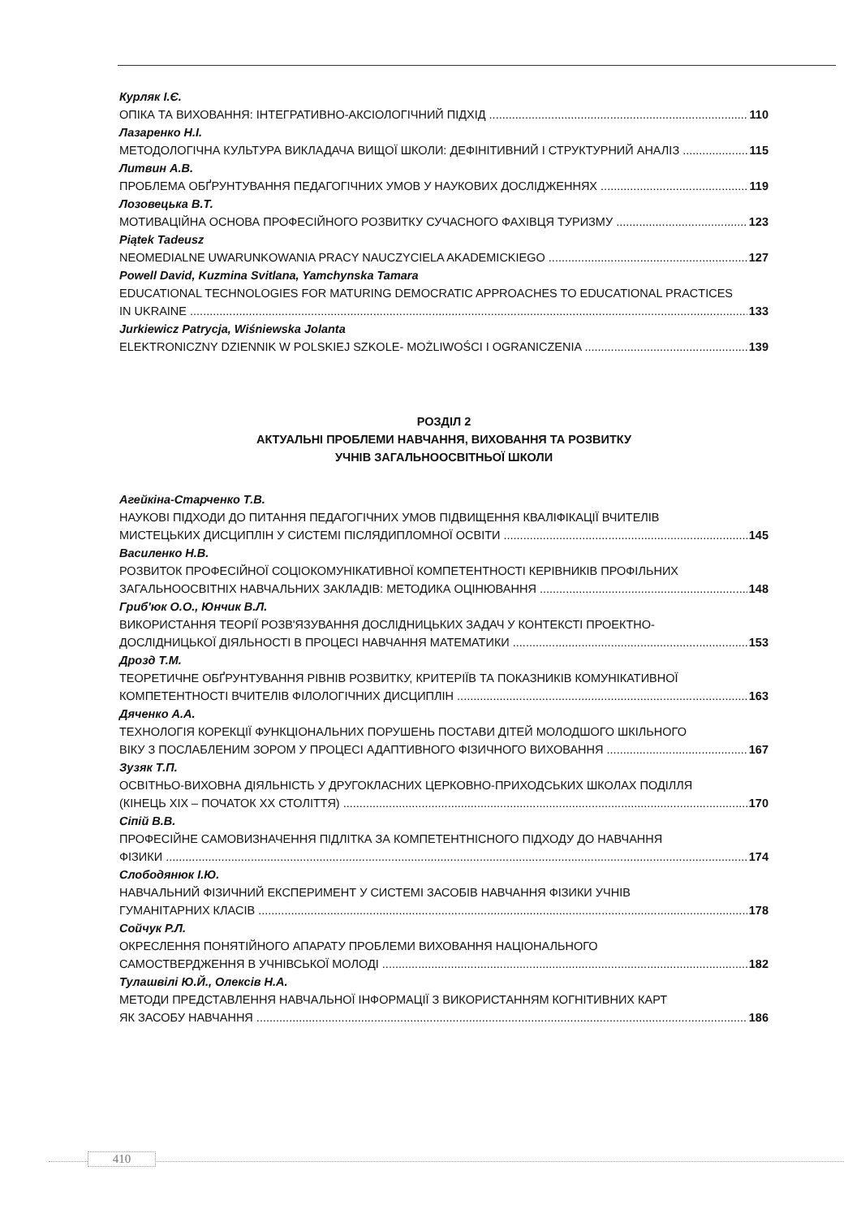Курляк І.Є.
ОПІКА ТА ВИХОВАННЯ: ІНТЕГРАТИВНО-АКСІОЛОГІЧНИЙ ПІДХІД 110
Лазаренко Н.І.
МЕТОДОЛОГІЧНА КУЛЬТУРА ВИКЛАДАЧА ВИЩОЇ ШКОЛИ: ДЕФІНІТИВНИЙ І СТРУКТУРНИЙ АНАЛІЗ 115
Литвин А.В.
ПРОБЛЕМА ОБҐРУНТУВАННЯ ПЕДАГОГІЧНИХ УМОВ У НАУКОВИХ ДОСЛІДЖЕННЯХ 119
Лозовецька В.Т.
МОТИВАЦІЙНА ОСНОВА ПРОФЕСІЙНОГО РОЗВИТКУ СУЧАСНОГО ФАХІВЦЯ ТУРИЗМУ 123
Piątek Tadeusz
NEOMEDIALNE UWARUNKOWANIA PRACY NAUCZYCIELA AKADEMICKIEGO 127
Powell David, Kuzmina Svitlana, Yamchynska Tamara
EDUCATIONAL TECHNOLOGIES FOR MATURING DEMOCRATIC APPROACHES TO EDUCATIONAL PRACTICES
IN UKRAINE 133
Jurkiewicz Patrycja, Wiśniewska Jolanta
ELEKTRONICZNY DZIENNIK W POLSKIEJ SZKOLE- MOŻLIWOŚCI I OGRANICZENIA 139
РОЗДІЛ 2
АКТУАЛЬНІ ПРОБЛЕМИ НАВЧАННЯ, ВИХОВАННЯ ТА РОЗВИТКУ
УЧНІВ ЗАГАЛЬНООСВІТНЬОЇ ШКОЛИ
Агейкіна-Старченко Т.В.
НАУКОВІ ПІДХОДИ ДО ПИТАННЯ ПЕДАГОГІЧНИХ УМОВ ПІДВИЩЕННЯ КВАЛІФІКАЦІЇ ВЧИТЕЛІВ
МИСТЕЦЬКИХ ДИСЦИПЛІН У СИСТЕМІ ПІСЛЯДИПЛОМНОЇ ОСВІТИ 145
Василенко Н.В.
РОЗВИТОК ПРОФЕСІЙНОЇ СОЦІОКОМУНІКАТИВНОЇ КОМПЕТЕНТНОСТІ КЕРІВНИКІВ ПРОФІЛЬНИХ
ЗАГАЛЬНООСВІТНІХ НАВЧАЛЬНИХ ЗАКЛАДІВ: МЕТОДИКА ОЦІНЮВАННЯ 148
Гриб'юк О.О., Юнчик В.Л.
ВИКОРИСТАННЯ ТЕОРІЇ РОЗВ'ЯЗУВАННЯ ДОСЛІДНИЦЬКИХ ЗАДАЧ У КОНТЕКСТІ ПРОЕКТНО-
ДОСЛІДНИЦЬКОЇ ДІЯЛЬНОСТІ В ПРОЦЕСІ НАВЧАННЯ МАТЕМАТИКИ 153
Дрозд Т.М.
ТЕОРЕТИЧНЕ ОБҐРУНТУВАННЯ РІВНІВ РОЗВИТКУ, КРИТЕРІЇВ ТА ПОКАЗНИКІВ КОМУНІКАТИВНОЇ
КОМПЕТЕНТНОСТІ ВЧИТЕЛІВ ФІЛОЛОГІЧНИХ ДИСЦИПЛІН 163
Дяченко А.А.
ТЕХНОЛОГІЯ КОРЕКЦІЇ ФУНКЦІОНАЛЬНИХ ПОРУШЕНЬ ПОСТАВИ ДІТЕЙ МОЛОДШОГО ШКІЛЬНОГО
ВІКУ З ПОСЛАБЛЕНИМ ЗОРОМ У ПРОЦЕСІ АДАПТИВНОГО ФІЗИЧНОГО ВИХОВАННЯ 167
Зузяк Т.П.
ОСВІТНЬО-ВИХОВНА ДІЯЛЬНІСТЬ У ДРУГОКЛАСНИХ ЦЕРКОВНО-ПРИХОДСЬКИХ ШКОЛАХ ПОДІЛЛЯ
(КІНЕЦЬ XIX – ПОЧАТОК XX СТОЛІТТЯ) 170
Сіпій В.В.
ПРОФЕСІЙНЕ САМОВИЗНАЧЕННЯ ПІДЛІТКА ЗА КОМПЕТЕНТНІСНОГО ПІДХОДУ ДО НАВЧАННЯ
ФІЗИКИ 174
Слободянюк І.Ю.
НАВЧАЛЬНИЙ ФІЗИЧНИЙ ЕКСПЕРИМЕНТ У СИСТЕМІ ЗАСОБІВ НАВЧАННЯ ФІЗИКИ УЧНІВ
ГУМАНІТАРНИХ КЛАСІВ 178
Сойчук Р.Л.
ОКРЕСЛЕННЯ ПОНЯТІЙНОГО АПАРАТУ ПРОБЛЕМИ ВИХОВАННЯ НАЦІОНАЛЬНОГО
САМОСТВЕРДЖЕННЯ В УЧНІВСЬКОЇ МОЛОДІ 182
Тулашвілі Ю.Й., Олексів Н.А.
МЕТОДИ ПРЕДСТАВЛЕННЯ НАВЧАЛЬНОЇ ІНФОРМАЦІЇ З ВИКОРИСТАННЯМ КОГНІТИВНИХ КАРТ
ЯК ЗАСОБУ НАВЧАННЯ 186
410